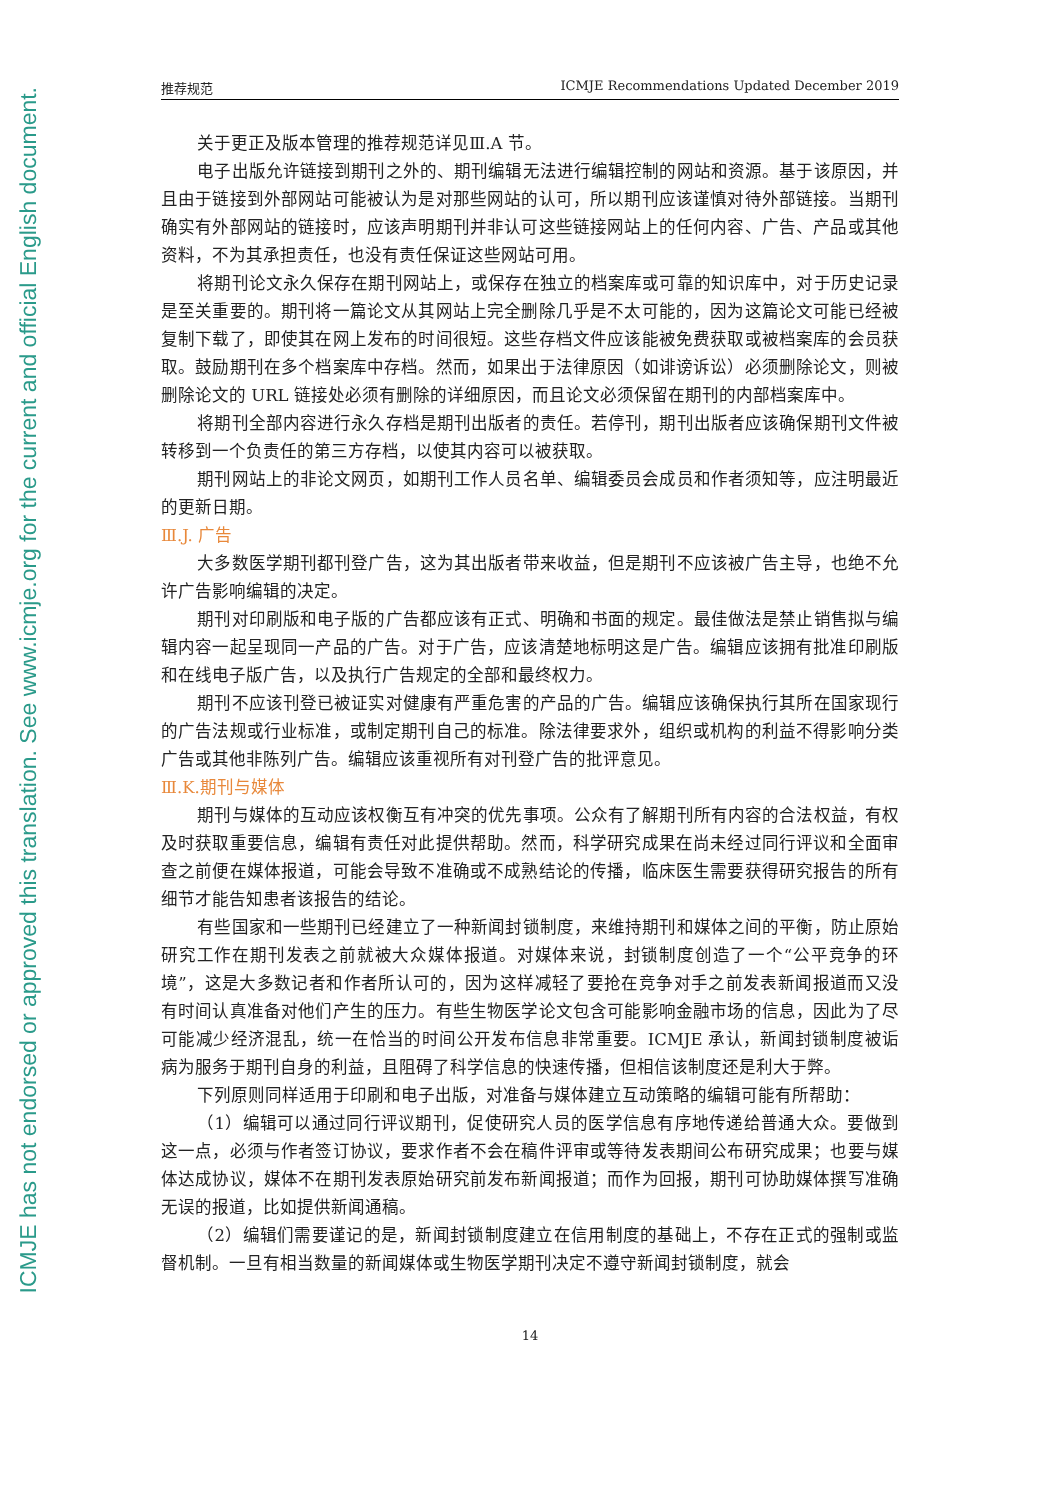ICMJE has not endorsed or approved this translation. See www.icmje.org for the current and official English document.
推荐规范 ICMJE Recommendations Updated December 2019
关于更正及版本管理的推荐规范详见Ⅲ.A 节。
电子出版允许链接到期刊之外的、期刊编辑无法进行编辑控制的网站和资源。基于该原因，并且由于链接到外部网站可能被认为是对那些网站的认可，所以期刊应该谨慎对待外部链接。当期刊确实有外部网站的链接时，应该声明期刊并非认可这些链接网站上的任何内容、广告、产品或其他资料，不为其承担责任，也没有责任保证这些网站可用。
将期刊论文永久保存在期刊网站上，或保存在独立的档案库或可靠的知识库中，对于历史记录是至关重要的。期刊将一篇论文从其网站上完全删除几乎是不太可能的，因为这篇论文可能已经被复制下载了，即使其在网上发布的时间很短。这些存档文件应该能被免费获取或被档案库的会员获取。鼓励期刊在多个档案库中存档。然而，如果出于法律原因（如诽谤诉讼）必须删除论文，则被删除论文的 URL 链接处必须有删除的详细原因，而且论文必须保留在期刊的内部档案库中。
将期刊全部内容进行永久存档是期刊出版者的责任。若停刊，期刊出版者应该确保期刊文件被转移到一个负责任的第三方存档，以使其内容可以被获取。
期刊网站上的非论文网页，如期刊工作人员名单、编辑委员会成员和作者须知等，应注明最近的更新日期。
Ⅲ.J. 广告
大多数医学期刊都刊登广告，这为其出版者带来收益，但是期刊不应该被广告主导，也绝不允许广告影响编辑的决定。
期刊对印刷版和电子版的广告都应该有正式、明确和书面的规定。最佳做法是禁止销售拟与编辑内容一起呈现同一产品的广告。对于广告，应该清楚地标明这是广告。编辑应该拥有批准印刷版和在线电子版广告，以及执行广告规定的全部和最终权力。
期刊不应该刊登已被证实对健康有严重危害的产品的广告。编辑应该确保执行其所在国家现行的广告法规或行业标准，或制定期刊自己的标准。除法律要求外，组织或机构的利益不得影响分类广告或其他非陈列广告。编辑应该重视所有对刊登广告的批评意见。
Ⅲ.K.期刊与媒体
期刊与媒体的互动应该权衡互有冲突的优先事项。公众有了解期刊所有内容的合法权益，有权及时获取重要信息，编辑有责任对此提供帮助。然而，科学研究成果在尚未经过同行评议和全面审查之前便在媒体报道，可能会导致不准确或不成熟结论的传播，临床医生需要获得研究报告的所有细节才能告知患者该报告的结论。
有些国家和一些期刊已经建立了一种新闻封锁制度，来维持期刊和媒体之间的平衡，防止原始研究工作在期刊发表之前就被大众媒体报道。对媒体来说，封锁制度创造了一个“公平竞争的环境”，这是大多数记者和作者所认可的，因为这样减轻了要抢在竞争对手之前发表新闻报道而又没有时间认真准备对他们产生的压力。有些生物医学论文包含可能影响金融市场的信息，因此为了尽可能减少经济混乱，统一在恰当的时间公开发布信息非常重要。ICMJE 承认，新闻封锁制度被诟病为服务于期刊自身的利益，且阻碍了科学信息的快速传播，但相信该制度还是利大于弊。
下列原则同样适用于印刷和电子出版，对准备与媒体建立互动策略的编辑可能有所帮助：
（1）编辑可以通过同行评议期刊，促使研究人员的医学信息有序地传递给普通大众。要做到这一点，必须与作者签订协议，要求作者不会在稿件评审或等待发表期间公布研究成果；也要与媒体达成协议，媒体不在期刊发表原始研究前发布新闻报道；而作为回报，期刊可协助媒体撰写准确无误的报道，比如提供新闻通稿。
（2）编辑们需要谨记的是，新闻封锁制度建立在信用制度的基础上，不存在正式的强制或监督机制。一旦有相当数量的新闻媒体或生物医学期刊决定不遵守新闻封锁制度，就会
14